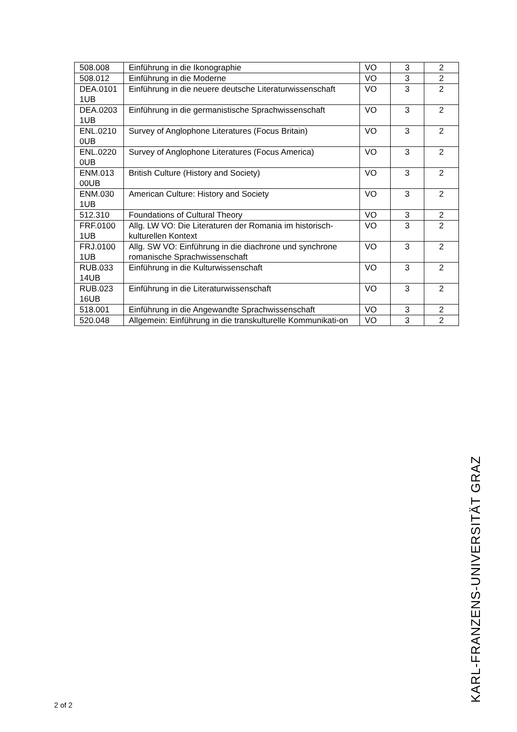| 508.008 | Einführung in die Ikonographie | VO | 3 | 2 |
| 508.012 | Einführung in die Moderne | VO | 3 | 2 |
| DEA.0101 1UB | Einführung in die neuere deutsche Literaturwissenschaft | VO | 3 | 2 |
| DEA.0203 1UB | Einführung in die germanistische Sprachwissenschaft | VO | 3 | 2 |
| ENL.0210 0UB | Survey of Anglophone Literatures (Focus Britain) | VO | 3 | 2 |
| ENL.0220 0UB | Survey of Anglophone Literatures (Focus America) | VO | 3 | 2 |
| ENM.013 00UB | British Culture (History and Society) | VO | 3 | 2 |
| ENM.030 1UB | American Culture: History and Society | VO | 3 | 2 |
| 512.310 | Foundations of Cultural Theory | VO | 3 | 2 |
| FRF.0100 1UB | Allg. LW VO: Die Literaturen der Romania im historisch-kulturellen Kontext | VO | 3 | 2 |
| FRJ.0100 1UB | Allg. SW VO: Einführung in die diachrone und synchrone romanische Sprachwissenschaft | VO | 3 | 2 |
| RUB.033 14UB | Einführung in die Kulturwissenschaft | VO | 3 | 2 |
| RUB.023 16UB | Einführung in die Literaturwissenschaft | VO | 3 | 2 |
| 518.001 | Einführung in die Angewandte Sprachwissenschaft | VO | 3 | 2 |
| 520.048 | Allgemein: Einführung in die transkulturelle Kommunikati-on | VO | 3 | 2 |
2 of 2 KARL-FRANZENS-UNIVERSITÄT GRAZ